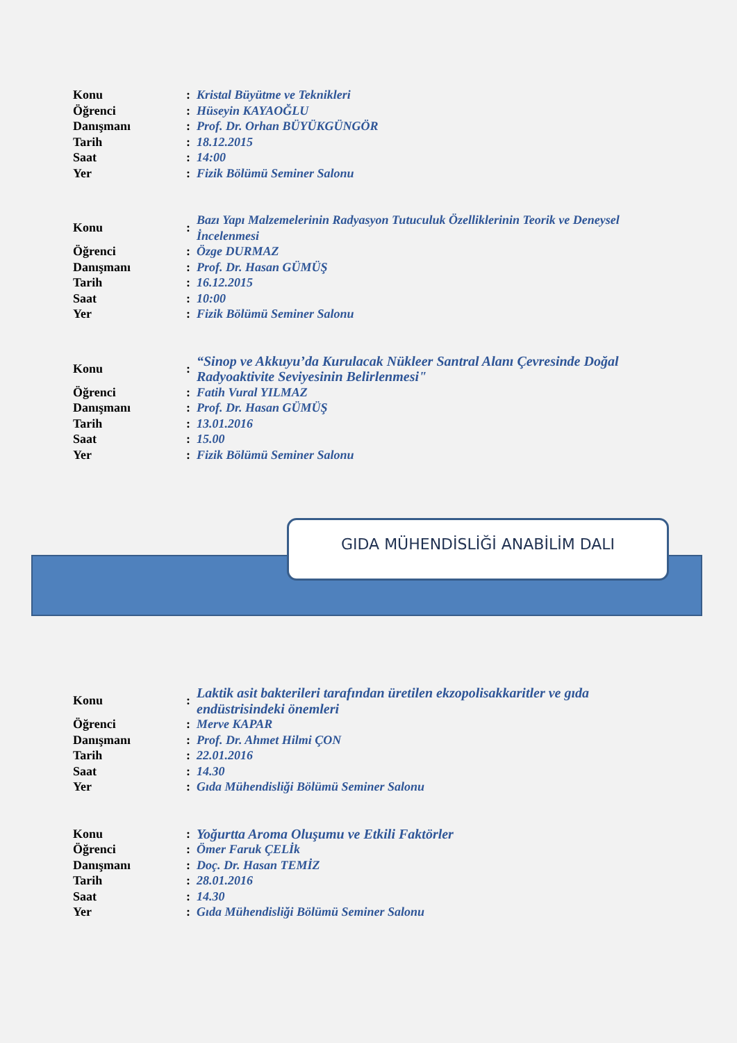| Konu | : | Kristal Büyütme ve Teknikleri |
| Öğrenci | : | Hüseyin KAYAOĞLU |
| Danışmanı | : | Prof. Dr. Orhan BÜYÜKGÜNGÖR |
| Tarih | : | 18.12.2015 |
| Saat | : | 14:00 |
| Yer | : | Fizik Bölümü Seminer Salonu |
| Konu | : | Bazı Yapı Malzemelerinin Radyasyon Tutuculuk Özelliklerinin Teorik ve Deneysel İncelenmesi |
| Öğrenci | : | Özge DURMAZ |
| Danışmanı | : | Prof. Dr. Hasan GÜMÜŞ |
| Tarih | : | 16.12.2015 |
| Saat | : | 10:00 |
| Yer | : | Fizik Bölümü Seminer Salonu |
| Konu | : | “Sinop ve Akkuyu’da Kurulacak Nükleer Santral Alanı Çevresinde Doğal Radyoaktivite Seviyesinin Belirlenmesi" |
| Öğrenci | : | Fatih Vural YILMAZ |
| Danışmanı | : | Prof. Dr. Hasan GÜMÜŞ |
| Tarih | : | 13.01.2016 |
| Saat | : | 15.00 |
| Yer | : | Fizik Bölümü Seminer Salonu |
GIDA MÜHENDİSLİĞİ ANABİLİM DALI
| Konu | : | Laktik asit bakterileri tarafından üretilen ekzopolisakkaritler ve gıda endüstrisindeki önemleri |
| Öğrenci | : | Merve KAPAR |
| Danışmanı | : | Prof. Dr. Ahmet Hilmi ÇON |
| Tarih | : | 22.01.2016 |
| Saat | : | 14.30 |
| Yer | : | Gıda Mühendisliği Bölümü Seminer Salonu |
| Konu | : | Yoğurtta Aroma Oluşumu ve Etkili Faktörler |
| Öğrenci | : | Ömer Faruk ÇELİk |
| Danışmanı | : | Doç. Dr. Hasan TEMİZ |
| Tarih | : | 28.01.2016 |
| Saat | : | 14.30 |
| Yer | : | Gıda Mühendisliği Bölümü Seminer Salonu |